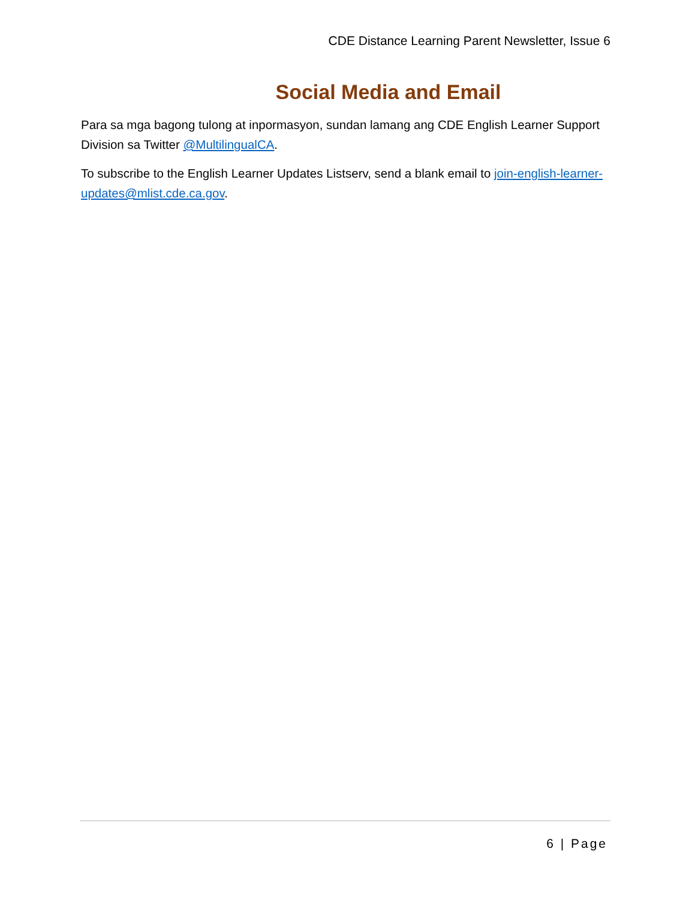CDE Distance Learning Parent Newsletter, Issue 6
Social Media and Email
Para sa mga bagong tulong at inpormasyon, sundan lamang ang CDE English Learner Support Division sa Twitter @MultilingualCA.
To subscribe to the English Learner Updates Listserv, send a blank email to join-english-learner-updates@mlist.cde.ca.gov.
6 | Page